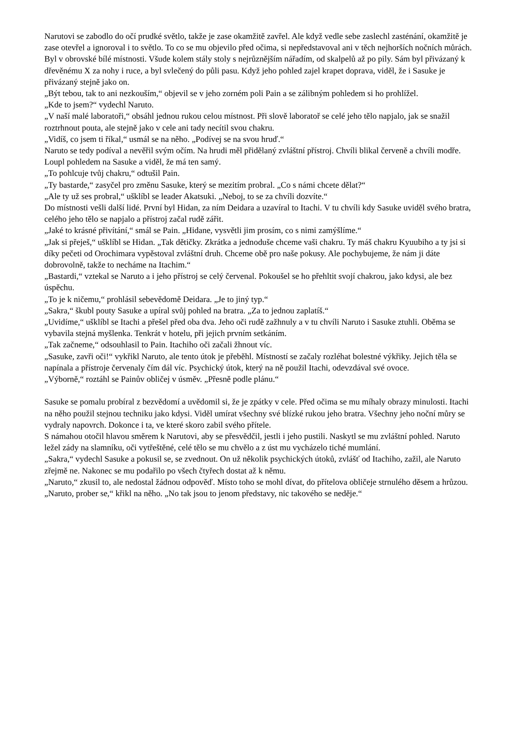Narutovi se zabodlo do očí prudké světlo, takže je zase okamžitě zavřel. Ale když vedle sebe zaslechl zasténání, okamžitě je zase otevřel a ignoroval i to světlo. To co se mu objevilo před očima, si nepředstavoval ani v těch nejhorších nočních můrách.
Byl v obrovské bílé místnosti. Všude kolem stály stoly s nejrůznějším nářadím, od skalpelů až po pily. Sám byl přivázaný k dřevěnému X za nohy i ruce, a byl svlečený do půli pasu. Když jeho pohled zajel krapet doprava, viděl, že i Sasuke je přivázaný stejně jako on.
„Být tebou, tak to ani nezkouším,“ objevil se v jeho zorném poli Pain a se zálibným pohledem si ho prohlížel.
„Kde to jsem?“ vydechl Naruto.
„V naší malé laboratoři,“ obsáhl jednou rukou celou místnost. Při slově laboratoř se celé jeho tělo napjalo, jak se snažil roztrhnout pouta, ale stejně jako v cele ani tady necítil svou chakru.
„Vidíš, co jsem ti říkal,“ usmál se na něho. „Podívej se na svou hruď.“
Naruto se tedy podíval a nevěřil svým očím. Na hrudi měl přidělaný zvláštní přístroj. Chvíli blikal červeně a chvíli modře. Loupl pohledem na Sasuke a viděl, že má ten samý.
„To pohlcuje tvůj chakru,“ odtušil Pain.
„Ty bastarde,“ zasyčel pro změnu Sasuke, který se mezitím probral. „Co s námi chcete dělat?“
„Ale ty už ses probral,“ ušklíbl se leader Akatsuki. „Neboj, to se za chvíli dozvíte.“
Do místnosti vešli další lidé. První byl Hidan, za ním Deidara a uzavíral to Itachi. V tu chvíli kdy Sasuke uviděl svého bratra, celého jeho tělo se napjalo a přístroj začal rudě zářit.
„Jaké to krásné přivítání,“ smál se Pain. „Hidane, vysvětli jim prosím, co s nimi zamýšlíme.“
„Jak si přeješ,“ ušklíbl se Hidan. „Tak dětičky. Zkrátka a jednoduše chceme vaši chakru. Ty máš chakru Kyuubiho a ty jsi si díky pečeti od Orochimara vypěstoval zvláštní druh. Chceme obě pro naše pokusy. Ale pochybujeme, že nám ji dáte dobrovolně, takže to necháme na Itachim.“
„Bastardi,“ vztekal se Naruto a i jeho přístroj se celý červenal. Pokoušel se ho přehltit svojí chakrou, jako kdysi, ale bez úspěchu.
„To je k ničemu,“ prohlásil sebevědomě Deidara. „Je to jiný typ.“
„Sakra,“ škubl pouty Sasuke a upíral svůj pohled na bratra. „Za to jednou zaplatíš.“
„Uvidíme,“ ušklíbl se Itachi a přešel před oba dva. Jeho oči rudě zažhnuly a v tu chvíli Naruto i Sasuke ztuhli. Oběma se vybavila stejná myšlenka. Tenkrát v hotelu, při jejich prvním setkáním.
„Tak začneme,“ odsouhlasil to Pain. Itachiho oči začali žhnout víc.
„Sasuke, zavři oči!“ vykřikl Naruto, ale tento útok je přeběhl. Místností se začaly rozléhat bolestné výkřiky. Jejich těla se napínala a přístroje červenaly čím dál víc. Psychický útok, který na ně použil Itachi, odevzdával své ovoce.
„Výborně,“ roztáhl se Painův obličej v úsměv. „Přesně podle plánu.“
Sasuke se pomalu probíral z bezvědomí a uvědomil si, že je zpátky v cele. Před očima se mu míhaly obrazy minulosti. Itachi na něho použil stejnou techniku jako kdysi. Viděl umírat všechny své blízké rukou jeho bratra. Všechny jeho noční můry se vydraly napovrch. Dokonce i ta, ve které skoro zabil svého přítele.
S námahou otočil hlavou směrem k Narutovi, aby se přesvědčil, jestli i jeho pustili. Naskytl se mu zvláštní pohled. Naruto ležel zády na slamníku, oči vytřeštěné, celé tělo se mu chvělo a z úst mu vycházelo tiché mumlání.
„Sakra,“ vydechl Sasuke a pokusil se, se zvednout. On už několik psychických útoků, zvlášť od Itachiho, zažil, ale Naruto zřejmě ne. Nakonec se mu podařilo po všech čtyřech dostat až k němu.
„Naruto,“ zkusil to, ale nedostal žádnou odpověď. Místo toho se mohl dívat, do přítelova obličeje strnulého děsem a hrůzou.
„Naruto, prober se,“ křikl na něho. „No tak jsou to jenom představy, nic takového se neděje.“